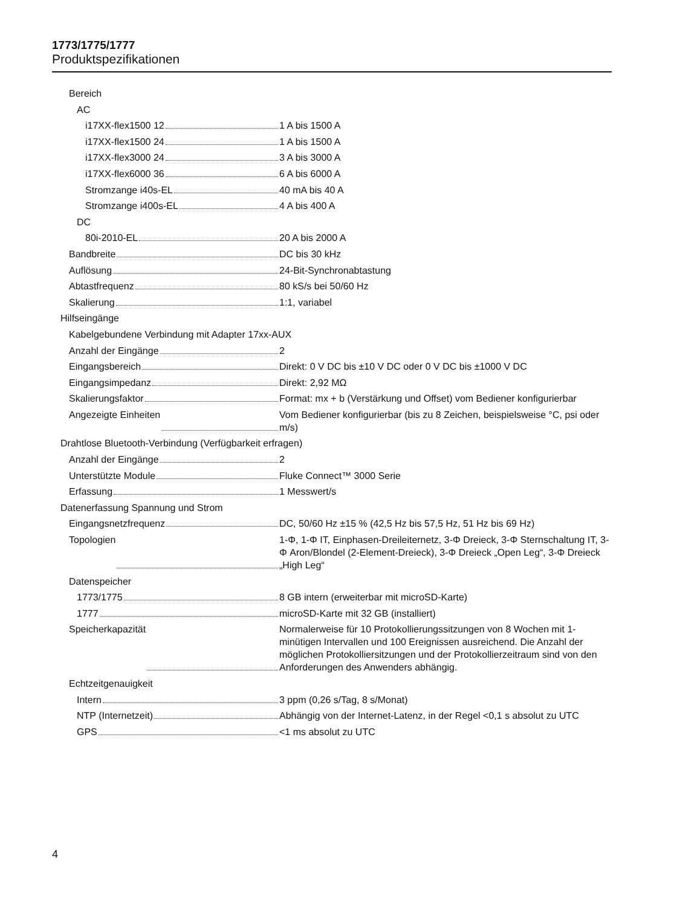1773/1775/1777
Produktspezifikationen
Bereich
AC
i17XX-flex1500 12 1 A bis 1500 A
i17XX-flex1500 24 1 A bis 1500 A
i17XX-flex3000 24 3 A bis 3000 A
i17XX-flex6000 36 6 A bis 6000 A
Stromzange i40s-EL 40 mA bis 40 A
Stromzange i400s-EL 4 A bis 400 A
DC
80i-2010-EL 20 A bis 2000 A
Bandbreite DC bis 30 kHz
Auflösung 24-Bit-Synchronabtastung
Abtastfrequenz 80 kS/s bei 50/60 Hz
Skalierung 1:1, variabel
Hilfseingänge
Kabelgebundene Verbindung mit Adapter 17xx-AUX
Anzahl der Eingänge 2
Eingangsbereich Direkt: 0 V DC bis ±10 V DC oder 0 V DC bis ±1000 V DC
Eingangsimpedanz Direkt: 2,92 MΩ
Skalierungsfaktor Format: mx + b (Verstärkung und Offset) vom Bediener konfigurierbar
Angezeigte Einheiten Vom Bediener konfigurierbar (bis zu 8 Zeichen, beispielsweise °C, psi oder m/s)
Drahtlose Bluetooth-Verbindung (Verfügbarkeit erfragen)
Anzahl der Eingänge 2
Unterstützte Module Fluke Connect™ 3000 Serie
Erfassung 1 Messwert/s
Datenerfassung Spannung und Strom
Eingangsnetzfrequenz DC, 50/60 Hz ±15 % (42,5 Hz bis 57,5 Hz, 51 Hz bis 69 Hz)
Topologien 1-Φ, 1-Φ IT, Einphasen-Dreileiternetz, 3-Φ Dreieck, 3-Φ Sternschaltung IT, 3-Φ Aron/Blondel (2-Element-Dreieck), 3-Φ Dreieck „Open Leg“, 3-Φ Dreieck „High Leg“
Datenspeicher
1773/1775 8 GB intern (erweiterbar mit microSD-Karte)
1777 microSD-Karte mit 32 GB (installiert)
Speicherkapazität Normalerweise für 10 Protokollierungssitzungen von 8 Wochen mit 1-minütigen Intervallen und 100 Ereignissen ausreichend. Die Anzahl der möglichen Protokolliersitzungen und der Protokollierzeitraum sind von den Anforderungen des Anwenders abhängig.
Echtzeitgenauigkeit
Intern 3 ppm (0,26 s/Tag, 8 s/Monat)
NTP (Internetzeit) Abhängig von der Internet-Latenz, in der Regel <0,1 s absolut zu UTC
GPS <1 ms absolut zu UTC
4